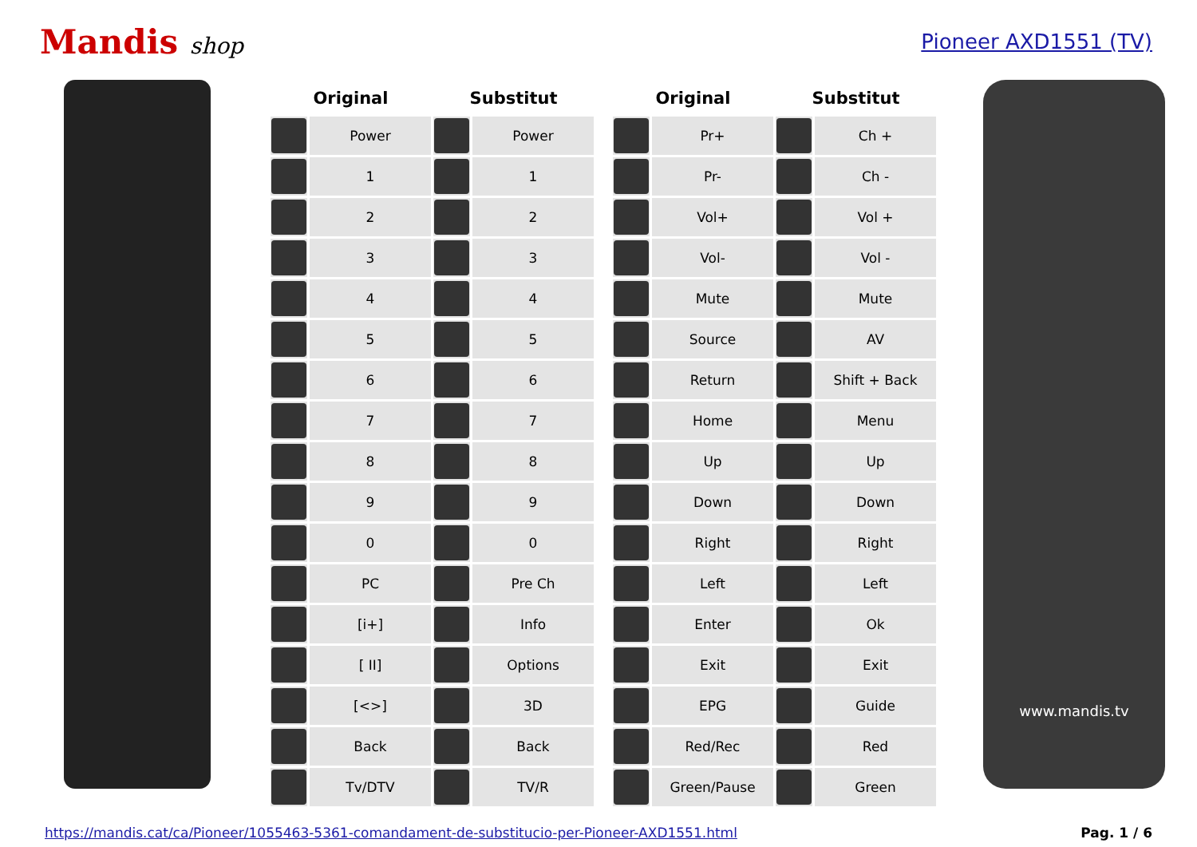Mandis shop Pioneer AXD1551 (TV)
| Original | | Substitut | |
| --- | --- | --- | --- |
| | Power | | Power |
| | 1 | | 1 |
| | 2 | | 2 |
| | 3 | | 3 |
| | 4 | | 4 |
| | 5 | | 5 |
| | 6 | | 6 |
| | 7 | | 7 |
| | 8 | | 8 |
| | 9 | | 9 |
| | 0 | | 0 |
| | PC | | Pre Ch |
| | [i+] | | Info |
| | [ II] | | Options |
| | [<>] | | 3D |
| | Back | | Back |
| | Tv/DTV | | TV/R |
| Original | | Substitut | |
| --- | --- | --- | --- |
| | Pr+ | | Ch + |
| | Pr- | | Ch - |
| | Vol+ | | Vol + |
| | Vol- | | Vol - |
| | Mute | | Mute |
| | Source | | AV |
| | Return | | Shift + Back |
| | Home | | Menu |
| | Up | | Up |
| | Down | | Down |
| | Right | | Right |
| | Left | | Left |
| | Enter | | Ok |
| | Exit | | Exit |
| | EPG | | Guide |
| | Red/Rec | | Red |
| | Green/Pause | | Green |
www.mandis.tv
https://mandis.cat/ca/Pioneer/1055463-5361-comandament-de-substitucio-per-Pioneer-AXD1551.html Pag. 1 / 6